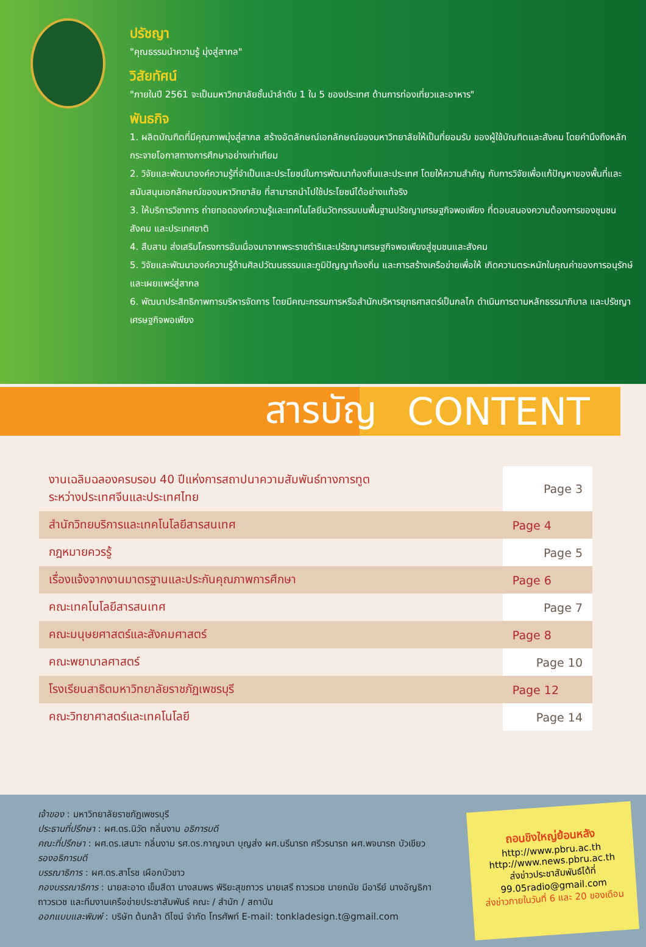ปรัชญา
"คุณธรรมนำความรู้ มุ่งสู่สากล"
วิสัยทัศน์
"ภายในปี 2561 จะเป็นมหาวิทยาลัยชั้นนำลำดับ 1 ใน 5 ของประเทศ ด้านการท่องเที่ยวและอาหาร"
พันธกิจ
1. ผลิตบัณฑิตที่มีคุณภาพมุ่งสู่สากล สร้างอัตลักษณ์เอกลักษณ์ของมหาวิทยาลัยให้เป็นที่ยอมรับ ของผู้ใช้บัณฑิตและสังคม โดยคำนึงถึงหลักกระจายโอกาสทางการศึกษาอย่างเท่าเทียม
2. วิจัยและพัฒนาองค์ความรู้ที่จำเป็นและประโยชน์ในการพัฒนาท้องถิ่นและประเทศ โดยให้ความสำคัญ กับการวิจัยเพื่อแก้ปัญหาของพื้นที่และสนับสนุนเอกลักษณ์ของมหาวิทยาลัย ที่สามารถนำไปใช้ประโยชน์ได้อย่างแท้จริง
3. ให้บริการวิชาการ ถ่ายทอดองค์ความรู้และเทคโนโลยีนวัตกรรมบนพื้นฐานปรัชญาเศรษฐกิจพอเพียง ที่ตอบสนองความต้องการของชุมชน สังคม และประเทศชาติ
4. สืบสาน ส่งเสริมโครงการอันเนื่องมาจากพระราชดำริและปรัชญาเศรษฐกิจพอเพียงสู่ชุมชนและสังคม
5. วิจัยและพัฒนาองค์ความรู้ด้านศิลปวัฒนธรรมและภูมิปัญญาท้องถิ่น และการสร้างเครือข่ายเพื่อให้ เกิดความตระหนักในคุณค่าของการอนุรักษ์ และเผยแพร่สู่สากล
6. พัฒนาประสิทธิภาพการบริหารจัดการ โดยมีคณะกรรมการหรือสำนักบริหารยุทธศาสตร์เป็นกลไก ดำเนินการตามหลักธรรมาภิบาล และปรัชญาเศรษฐกิจพอเพียง
สารบัญ CONTENT
| งานเฉลิมฉลองครบรอบ 40 ปีแห่งการสถาปนาความสัมพันธ์ทางการทูต ระหว่างประเทศจีนและประเทศไทย | Page 3 |
| สำนักวิทยบริการและเทคโนโลยีสารสนเทศ | Page 4 |
| กฎหมายควรรู้ | Page 5 |
| เรื่องแจ้งจากงานมาตรฐานและประกันคุณภาพการศึกษา | Page 6 |
| คณะเทคโนโลยีสารสนเทศ | Page 7 |
| คณะมนุษยศาสตร์และสังคมศาสตร์ | Page 8 |
| คณะพยาบาลศาสตร์ | Page 10 |
| โรงเรียนสาธิตมหาวิทยาลัยราชภัฏเพชรบุรี | Page 12 |
| คณะวิทยาศาสตร์และเทคโนโลยี | Page 14 |
เจ้าของ : มหาวิทยาลัยราชภัฏเพชรบุรี
ประธานที่ปรึกษา : ผศ.ดร.นิวัต กลิ่นงาม อธิการบดี
คณะที่ปรึกษา : ผศ.ดร.เสนาะ กลิ่นงาม รศ.ดร.กาญจนา บุญส่ง ผศ.นรีนารถ ศรีวรนารถ ผศ.พจนารถ บัวเขียว รองอธิการบดี
บรรณาธิการ : ผศ.ดร.สาโรช เผือกบัวขาว
กองบรรณาธิการ : นายสะอาด เข็มสีดา นางสมพร พิริยะสุขถาวร นายเสรี ถาวรเวช นายถนัย มีอารีย์ นางอัญธิกา ถาวรเวช และทีมงานเครือข่ายประชาสัมพันธ์ คณะ / สำนัก / สถาบัน
ออกแบบและพิมพ์ : บริษัท ต้นกล้า ดีไซน์ จำกัด โทรศัพท์ E-mail: tonkladesign.t@gmail.com
ถอนขิงใหญ่ย้อนหลัง
http://www.pbru.ac.th
http://www.news.pbru.ac.th
ส่งข่าวประชาสัมพันธ์ได้ที่
99.05radio@gmail.com
ส่งข่าวภายในวันที่ 6 และ 20 ของเดือน